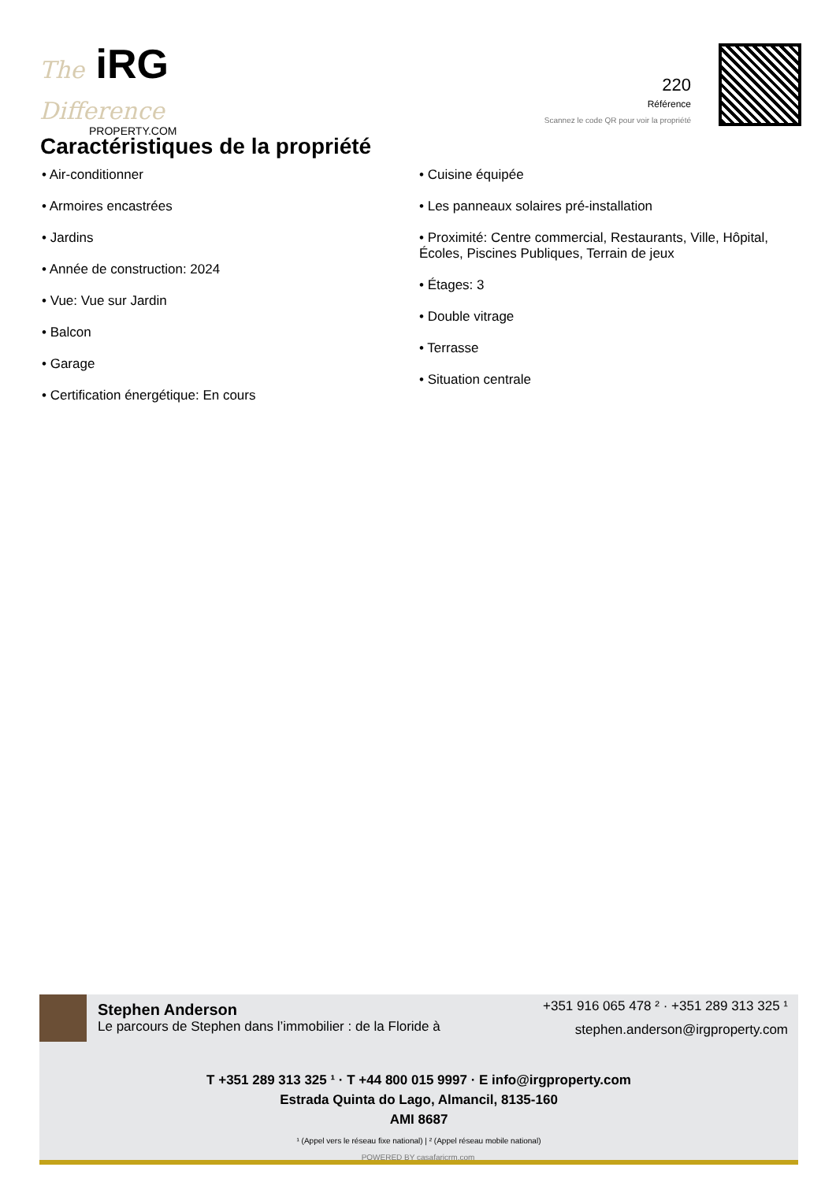The iRG Difference
PROPERTY.COM
220
Référence
Scannez le code QR pour voir la propriété
Caractéristiques de la propriété
• Air-conditionner
• Armoires encastrées
• Jardins
• Année de construction: 2024
• Vue: Vue sur Jardin
• Balcon
• Garage
• Certification énergétique: En cours
• Cuisine équipée
• Les panneaux solaires pré-installation
• Proximité: Centre commercial, Restaurants, Ville, Hôpital, Écoles, Piscines Publiques, Terrain de jeux
• Étages: 3
• Double vitrage
• Terrasse
• Situation centrale
Stephen Anderson
Le parcours de Stephen dans l’immobilier : de la Floride à
+351 916 065 478 ² · +351 289 313 325 ¹
stephen.anderson@irgproperty.com
T +351 289 313 325 ¹ · T +44 800 015 9997 · E info@irgproperty.com
Estrada Quinta do Lago, Almancil, 8135-160
AMI 8687
¹ (Appel vers le réseau fixe national) | ² (Appel réseau mobile national)
POWERED BY casafaricrm.com